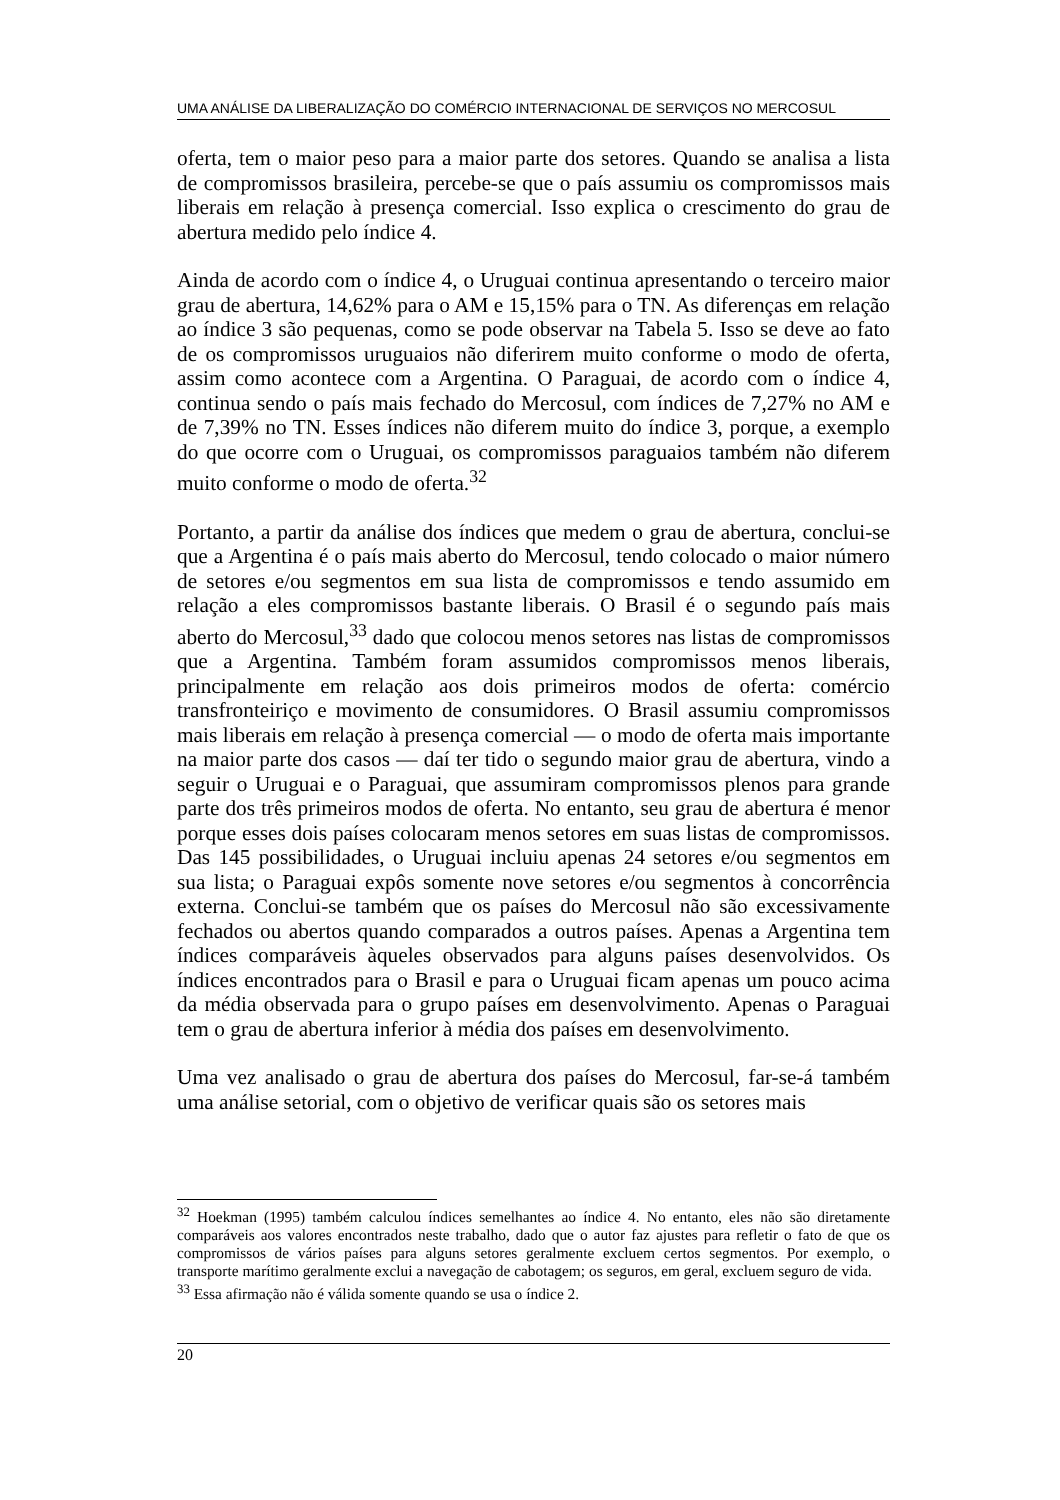UMA ANÁLISE DA LIBERALIZAÇÃO DO COMÉRCIO INTERNACIONAL DE SERVIÇOS NO MERCOSUL
oferta, tem o maior peso para a maior parte dos setores. Quando se analisa a lista de compromissos brasileira, percebe-se que o país assumiu os compromissos mais liberais em relação à presença comercial. Isso explica o crescimento do grau de abertura medido pelo índice 4.
Ainda de acordo com o índice 4, o Uruguai continua apresentando o terceiro maior grau de abertura, 14,62% para o AM e 15,15% para o TN. As diferenças em relação ao índice 3 são pequenas, como se pode observar na Tabela 5. Isso se deve ao fato de os compromissos uruguaios não diferirem muito conforme o modo de oferta, assim como acontece com a Argentina. O Paraguai, de acordo com o índice 4, continua sendo o país mais fechado do Mercosul, com índices de 7,27% no AM e de 7,39% no TN. Esses índices não diferem muito do índice 3, porque, a exemplo do que ocorre com o Uruguai, os compromissos paraguaios também não diferem muito conforme o modo de oferta.<sup>32</sup>
Portanto, a partir da análise dos índices que medem o grau de abertura, conclui-se que a Argentina é o país mais aberto do Mercosul, tendo colocado o maior número de setores e/ou segmentos em sua lista de compromissos e tendo assumido em relação a eles compromissos bastante liberais. O Brasil é o segundo país mais aberto do Mercosul,<sup>33</sup> dado que colocou menos setores nas listas de compromissos que a Argentina. Também foram assumidos compromissos menos liberais, principalmente em relação aos dois primeiros modos de oferta: comércio transfronteiriço e movimento de consumidores. O Brasil assumiu compromissos mais liberais em relação à presença comercial — o modo de oferta mais importante na maior parte dos casos — daí ter tido o segundo maior grau de abertura, vindo a seguir o Uruguai e o Paraguai, que assumiram compromissos plenos para grande parte dos três primeiros modos de oferta. No entanto, seu grau de abertura é menor porque esses dois países colocaram menos setores em suas listas de compromissos. Das 145 possibilidades, o Uruguai incluiu apenas 24 setores e/ou segmentos em sua lista; o Paraguai expôs somente nove setores e/ou segmentos à concorrência externa. Conclui-se também que os países do Mercosul não são excessivamente fechados ou abertos quando comparados a outros países. Apenas a Argentina tem índices comparáveis àqueles observados para alguns países desenvolvidos. Os índices encontrados para o Brasil e para o Uruguai ficam apenas um pouco acima da média observada para o grupo países em desenvolvimento. Apenas o Paraguai tem o grau de abertura inferior à média dos países em desenvolvimento.
Uma vez analisado o grau de abertura dos países do Mercosul, far-se-á também uma análise setorial, com o objetivo de verificar quais são os setores mais
<sup>32</sup> Hoekman (1995) também calculou índices semelhantes ao índice 4. No entanto, eles não são diretamente comparáveis aos valores encontrados neste trabalho, dado que o autor faz ajustes para refletir o fato de que os compromissos de vários países para alguns setores geralmente excluem certos segmentos. Por exemplo, o transporte marítimo geralmente exclui a navegação de cabotagem; os seguros, em geral, excluem seguro de vida.
<sup>33</sup> Essa afirmação não é válida somente quando se usa o índice 2.
20